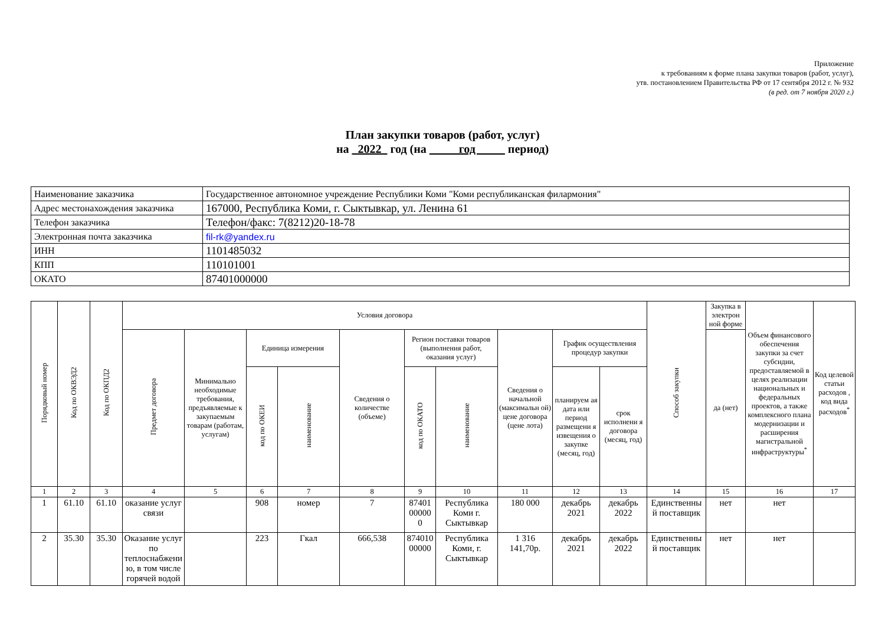Приложение
к требованиям к форме плана закупки товаров (работ, услуг),
утв. постановлением Правительства РФ от 17 сентября 2012 г. № 932
(в ред. от 7 ноября 2020 г.)
План закупки товаров (работ, услуг)
на 2022 год (на год период)
| Наименование заказчика | Государственное автономное учреждение Республики Коми "Коми республиканская филармония" |
| Адрес местонахождения заказчика | 167000, Республика Коми, г. Сыктывкар, ул. Ленина 61 |
| Телефон заказчика | Телефон/факс: 7(8212)20-18-78 |
| Электронная почта заказчика | fil-rk@yandex.ru |
| ИНН | 1101485032 |
| КПП | 110101001 |
| ОКАТО | 87401000000 |
| Порядковый номер | Код по ОКВЭД2 | Код по ОКПД2 | Условия договора | | | | | | | | | | Способ закупки | Закупка в электрон ной форме | Объем финансового обеспечения закупки за счет субсидии, предоставляемой в целях реализации национальных и федеральных проектов, а также комплексного плана модернизации и расширения магистральной инфраструктуры<sup>*</sup> | Код целевой статьи расходов , код вида расходов<sup>*</sup> |
| --- | --- | --- | --- | --- | --- | --- | --- | --- | --- | --- | --- | --- | --- | --- | --- | --- |
| | | | Предмет договора | Минимально необходимые требования, предъявляемые к закупаемым товарам (работам, услугам) | Единица измерения | | Сведения о количестве (объеме) | Регион поставки товаров (выполнения работ, оказания услуг) | | Сведения о начальной (максимальн ой) цене договора (цене лота) | График осуществления процедур закупки | | | да (нет) | | |
| | | | | | код по ОКЕИ | наименование | | код по ОКАТО | наименование | | планируем ая дата или период размещени я извещения о закупке (месяц, год) | срок исполнени я договора (месяц, год) | | | | |
| 1 | 2 | 3 | 4 | 5 | 6 | 7 | 8 | 9 | 10 | 11 | 12 | 13 | 14 | 15 | 16 | 17 |
| 1 | 61.10 | 61.10 | оказание услуг связи | | 908 | номер | 7 | 87401 00000 0 | Республика Коми г. Сыктывкар | 180 000 | декабрь 2021 | декабрь 2022 | Единственны й поставщик | нет | нет | |
| 2 | 35.30 | 35.30 | Оказание услуг по теплоснабжени ю, в том числе горячей водой | | 223 | Гкал | 666,538 | 874010 00000 | Республика Коми, г. Сыктывкар | 1 316 141,70р. | декабрь 2021 | декабрь 2022 | Единственны й поставщик | нет | нет | |